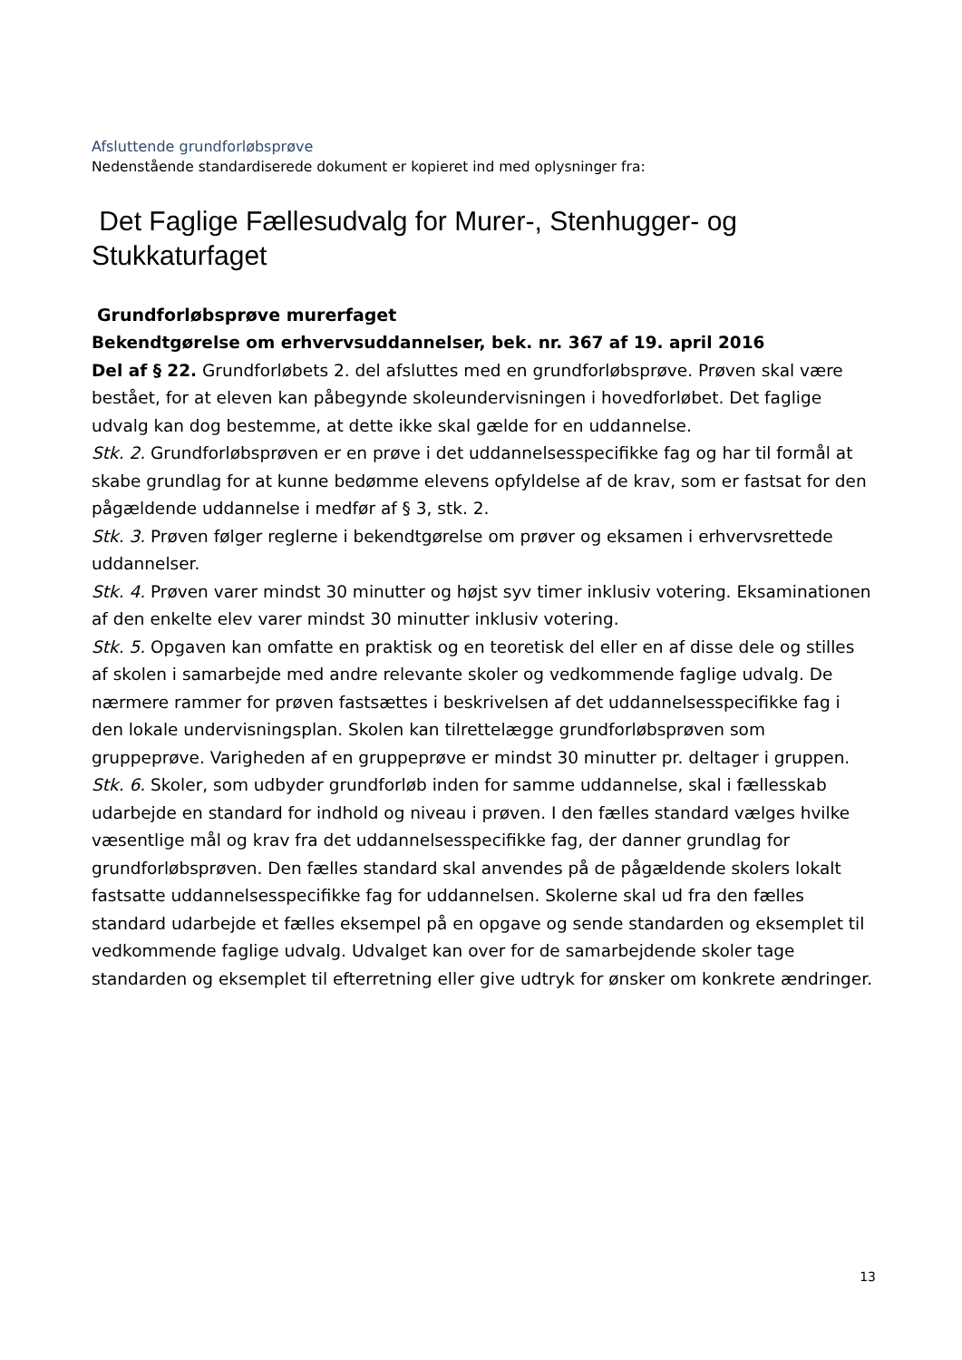Afsluttende grundforløbsprøve
Nedenstående standardiserede dokument er kopieret ind med oplysninger fra:
Det Faglige Fællesudvalg for Murer-, Stenhugger- og Stukkaturfaget
Grundforløbsprøve murerfaget
Bekendtgørelse om erhvervsuddannelser, bek. nr. 367 af 19. april 2016
Del af § 22. Grundforløbets 2. del afsluttes med en grundforløbsprøve. Prøven skal være bestået, for at eleven kan påbegynde skoleundervisningen i hovedforløbet. Det faglige udvalg kan dog bestemme, at dette ikke skal gælde for en uddannelse.
Stk. 2. Grundforløbsprøven er en prøve i det uddannelsesspecifikke fag og har til formål at skabe grundlag for at kunne bedømme elevens opfyldelse af de krav, som er fastsat for den pågældende uddannelse i medfør af § 3, stk. 2.
Stk. 3. Prøven følger reglerne i bekendtgørelse om prøver og eksamen i erhvervsrettede uddannelser.
Stk. 4. Prøven varer mindst 30 minutter og højst syv timer inklusiv votering. Eksaminationen af den enkelte elev varer mindst 30 minutter inklusiv votering.
Stk. 5. Opgaven kan omfatte en praktisk og en teoretisk del eller en af disse dele og stilles af skolen i samarbejde med andre relevante skoler og vedkommende faglige udvalg. De nærmere rammer for prøven fastsættes i beskrivelsen af det uddannelsesspecifikke fag i den lokale undervisningsplan. Skolen kan tilrettelægge grundforløbsprøven som gruppeprøve. Varigheden af en gruppeprøve er mindst 30 minutter pr. deltager i gruppen.
Stk. 6. Skoler, som udbyder grundforløb inden for samme uddannelse, skal i fællesskab udarbejde en standard for indhold og niveau i prøven. I den fælles standard vælges hvilke væsentlige mål og krav fra det uddannelsesspecifikke fag, der danner grundlag for grundforløbsprøven. Den fælles standard skal anvendes på de pågældende skolers lokalt fastsatte uddannelsesspecifikke fag for uddannelsen. Skolerne skal ud fra den fælles standard udarbejde et fælles eksempel på en opgave og sende standarden og eksemplet til vedkommende faglige udvalg. Udvalget kan over for de samarbejdende skoler tage standarden og eksemplet til efterretning eller give udtryk for ønsker om konkrete ændringer.
13